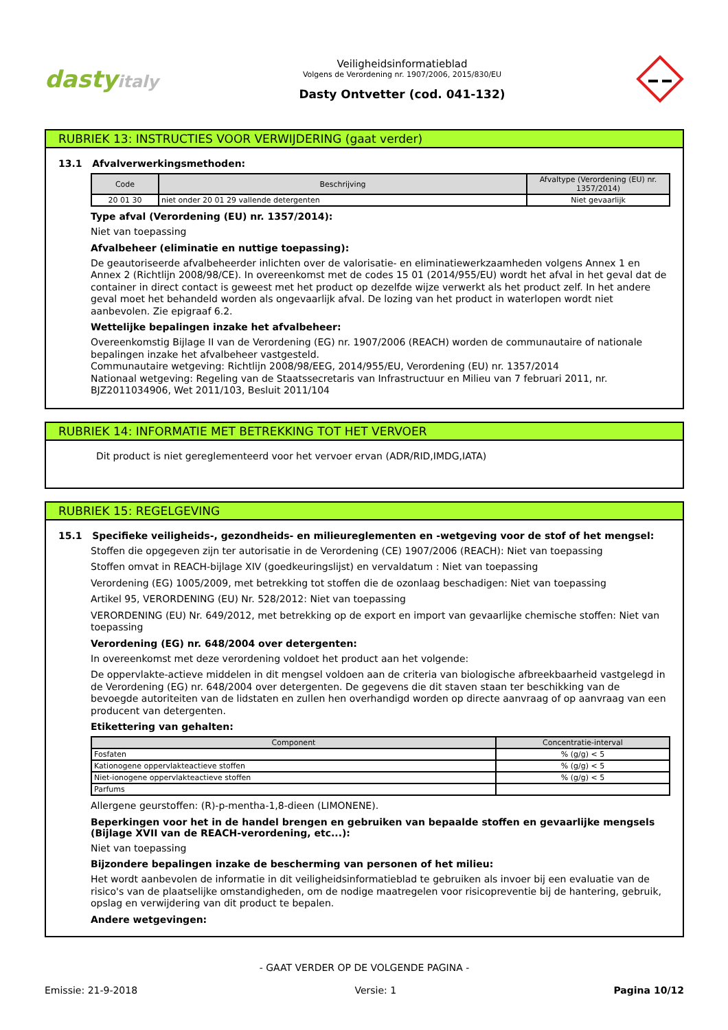dastyitaly
Veiligheidsinformatieblad
Volgens de Verordening nr. 1907/2006, 2015/830/EU
Dasty Ontvetter (cod. 041-132)
RUBRIEK 13: INSTRUCTIES VOOR VERWIJDERING (gaat verder)
13.1 Afvalverwerkingsmethoden:
| Code | Beschrijving | Afvaltype (Verordening (EU) nr. 1357/2014) |
| --- | --- | --- |
| 20 01 30 | niet onder 20 01 29 vallende detergenten | Niet gevaarlijk |
Type afval (Verordening (EU) nr. 1357/2014):
Niet van toepassing
Afvalbeheer (eliminatie en nuttige toepassing):
De geautoriseerde afvalbeheerder inlichten over de valorisatie- en eliminatiewerkzaamheden volgens Annex 1 en Annex 2 (Richtlijn 2008/98/CE). In overeenkomst met de codes 15 01 (2014/955/EU) wordt het afval in het geval dat de container in direct contact is geweest met het product op dezelfde wijze verwerkt als het product zelf. In het andere geval moet het behandeld worden als ongevaarlijk afval. De lozing van het product in waterlopen wordt niet aanbevolen. Zie epigraaf 6.2.
Wettelijke bepalingen inzake het afvalbeheer:
Overeenkomstig Bijlage II van de Verordening (EG) nr. 1907/2006 (REACH) worden de communautaire of nationale bepalingen inzake het afvalbeheer vastgesteld.
Communautaire wetgeving: Richtlijn 2008/98/EEG, 2014/955/EU, Verordening (EU) nr. 1357/2014
Nationaal wetgeving: Regeling van de Staatssecretaris van Infrastructuur en Milieu van 7 februari 2011, nr. BJZ2011034906, Wet 2011/103, Besluit 2011/104
RUBRIEK 14: INFORMATIE MET BETREKKING TOT HET VERVOER
Dit product is niet gereglementeerd voor het vervoer ervan (ADR/RID,IMDG,IATA)
RUBRIEK 15: REGELGEVING
15.1 Specifieke veiligheids-, gezondheids- en milieureglementen en -wetgeving voor de stof of het mengsel:
Stoffen die opgegeven zijn ter autorisatie in de Verordening (CE) 1907/2006 (REACH): Niet van toepassing
Stoffen omvat in REACH-bijlage XIV (goedkeuringslijst) en vervaldatum : Niet van toepassing
Verordening (EG) 1005/2009, met betrekking tot stoffen die de ozonlaag beschadigen: Niet van toepassing
Artikel 95, VERORDENING (EU) Nr. 528/2012: Niet van toepassing
VERORDENING (EU) Nr. 649/2012, met betrekking op de export en import van gevaarlijke chemische stoffen: Niet van toepassing
Verordening (EG) nr. 648/2004 over detergenten:
In overeenkomst met deze verordening voldoet het product aan het volgende:
De oppervlakte-actieve middelen in dit mengsel voldoen aan de criteria van biologische afbreekbaarheid vastgelegd in de Verordening (EG) nr. 648/2004 over detergenten. De gegevens die dit staven staan ter beschikking van de bevoegde autoriteiten van de lidstaten en zullen hen overhandigd worden op directe aanvraag of op aanvraag van een producent van detergenten.
Etikettering van gehalten:
| Component | Concentratie-interval |
| --- | --- |
| Fosfaten | % (g/g) < 5 |
| Kationogene oppervlakteactieve stoffen | % (g/g) < 5 |
| Niet-ionogene oppervlakteactieve stoffen | % (g/g) < 5 |
| Parfums | |
Allergene geurstoffen: (R)-p-mentha-1,8-dieen (LIMONENE).
Beperkingen voor het in de handel brengen en gebruiken van bepaalde stoffen en gevaarlijke mengsels (Bijlage XVII van de REACH-verordening, etc...):
Niet van toepassing
Bijzondere bepalingen inzake de bescherming van personen of het milieu:
Het wordt aanbevolen de informatie in dit veiligheidsinformatieblad te gebruiken als invoer bij een evaluatie van de risico's van de plaatselijke omstandigheden, om de nodige maatregelen voor risicopreventie bij de hantering, gebruik, opslag en verwijdering van dit product te bepalen.
Andere wetgevingen:
- GAAT VERDER OP DE VOLGENDE PAGINA -
Emissie: 21-9-2018 Versie: 1 Pagina 10/12